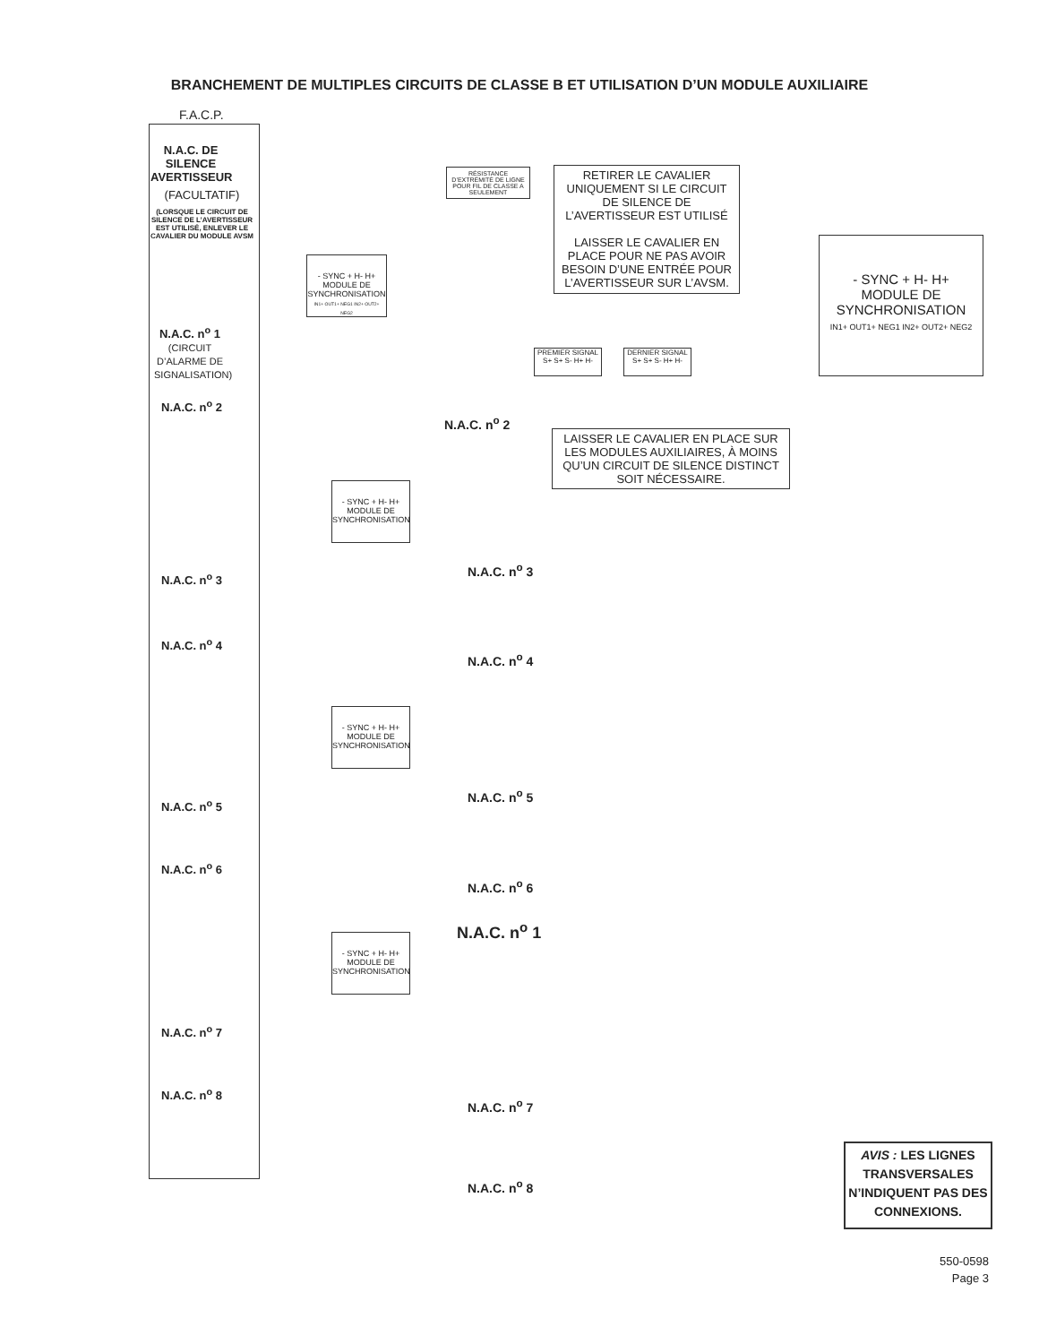BRANCHEMENT DE MULTIPLES CIRCUITS DE CLASSE B ET UTILISATION D’UN MODULE AUXILIAIRE
F.A.C.P.
N.A.C. DE SILENCE AVERTISSEUR
(FACULTATIF)
(LORSQUE LE CIRCUIT DE SILENCE DE L’AVERTISSEUR EST UTILISÉ, ENLEVER LE CAVALIER DU MODULE AVSM
N.A.C. n<sup>o</sup> 1 (CIRCUIT D’ALARME DE SIGNALISATION)
N.A.C. n<sup>o</sup> 2
N.A.C. n<sup>o</sup> 3
N.A.C. n<sup>o</sup> 4
N.A.C. n<sup>o</sup> 5
N.A.C. n<sup>o</sup> 6
N.A.C. n<sup>o</sup> 7
N.A.C. n<sup>o</sup> 8
RÉSISTANCE D’EXTRÉMITÉ DE LIGNE POUR FIL DE CLASSE A SEULEMENT
RETIRER LE CAVALIER UNIQUEMENT SI LE CIRCUIT DE SILENCE DE L’AVERTISSEUR EST UTILISÉ
LAISSER LE CAVALIER EN PLACE POUR NE PAS AVOIR BESOIN D’UNE ENTRÉE POUR L’AVERTISSEUR SUR L’AVSM.
- SYNC + H- H+
MODULE DE SYNCHRONISATION
IN1+ OUT1+ NEG1 IN2+ OUT2+ NEG2
- SYNC + H- H+
MODULE DE SYNCHRONISATION
IN1+ OUT1+ NEG1 IN2+ OUT2+ NEG2
PREMIER SIGNAL
S+ S+ S- H+ H-
DERNIER SIGNAL
S+ S+ S- H+ H-
N.A.C. n<sup>o</sup> 2
LAISSER LE CAVALIER EN PLACE SUR LES MODULES AUXILIAIRES, À MOINS QU’UN CIRCUIT DE SILENCE DISTINCT SOIT NÉCESSAIRE.
- SYNC + H- H+
MODULE DE SYNCHRONISATION
N.A.C. n<sup>o</sup> 3
N.A.C. n<sup>o</sup> 4
- SYNC + H- H+
MODULE DE SYNCHRONISATION
N.A.C. n<sup>o</sup> 5
N.A.C. n<sup>o</sup> 6
N.A.C. n<sup>o</sup> 1
- SYNC + H- H+
MODULE DE SYNCHRONISATION
N.A.C. n<sup>o</sup> 7
N.A.C. n<sup>o</sup> 8
AVIS : LES LIGNES TRANSVERSALES N’INDIQUENT PAS DES CONNEXIONS.
550-0598
Page 3